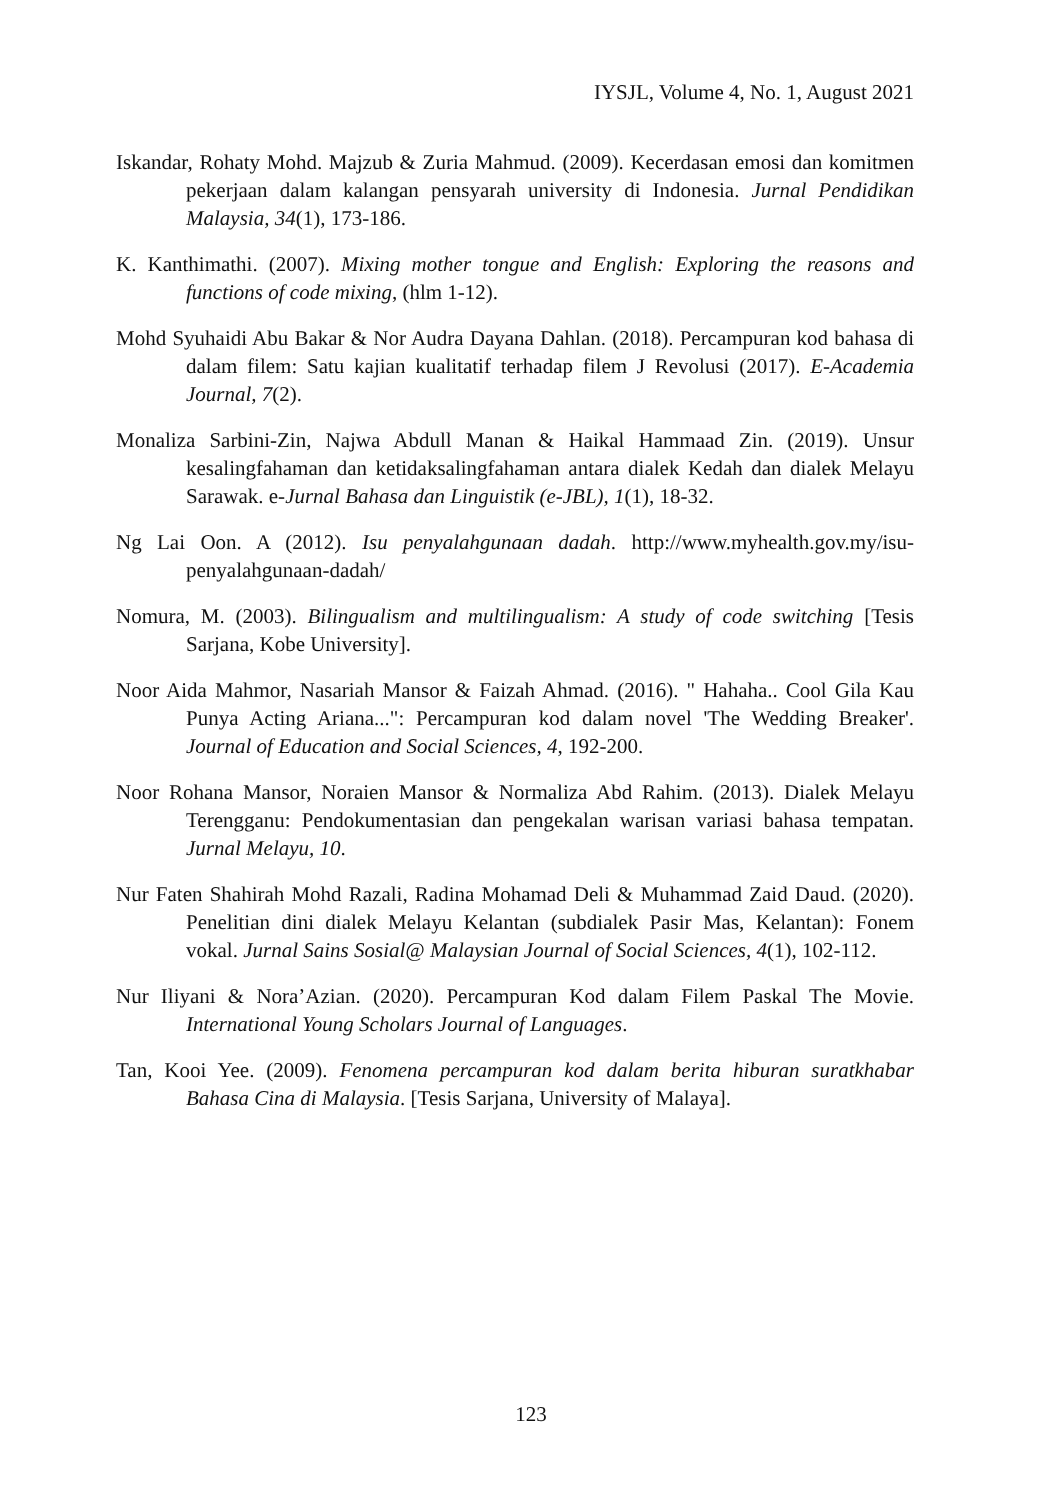IYSJL, Volume 4, No. 1, August 2021
Iskandar, Rohaty Mohd. Majzub & Zuria Mahmud. (2009). Kecerdasan emosi dan komitmen pekerjaan dalam kalangan pensyarah university di Indonesia. Jurnal Pendidikan Malaysia, 34(1), 173-186.
K. Kanthimathi. (2007). Mixing mother tongue and English: Exploring the reasons and functions of code mixing, (hlm 1-12).
Mohd Syuhaidi Abu Bakar & Nor Audra Dayana Dahlan. (2018). Percampuran kod bahasa di dalam filem: Satu kajian kualitatif terhadap filem J Revolusi (2017). E-Academia Journal, 7(2).
Monaliza Sarbini-Zin, Najwa Abdull Manan & Haikal Hammaad Zin. (2019). Unsur kesalingfahaman dan ketidaksalingfahaman antara dialek Kedah dan dialek Melayu Sarawak. e-Jurnal Bahasa dan Linguistik (e-JBL), 1(1), 18-32.
Ng Lai Oon. A (2012). Isu penyalahgunaan dadah. http://www.myhealth.gov.my/isu-penyalahgunaan-dadah/
Nomura, M. (2003). Bilingualism and multilingualism: A study of code switching [Tesis Sarjana, Kobe University].
Noor Aida Mahmor, Nasariah Mansor & Faizah Ahmad. (2016). " Hahaha.. Cool Gila Kau Punya Acting Ariana...": Percampuran kod dalam novel 'The Wedding Breaker'. Journal of Education and Social Sciences, 4, 192-200.
Noor Rohana Mansor, Noraien Mansor & Normaliza Abd Rahim. (2013). Dialek Melayu Terengganu: Pendokumentasian dan pengekalan warisan variasi bahasa tempatan. Jurnal Melayu, 10.
Nur Faten Shahirah Mohd Razali, Radina Mohamad Deli & Muhammad Zaid Daud. (2020). Penelitian dini dialek Melayu Kelantan (subdialek Pasir Mas, Kelantan): Fonem vokal. Jurnal Sains Sosial@ Malaysian Journal of Social Sciences, 4(1), 102-112.
Nur Iliyani & Nora’Azian. (2020). Percampuran Kod dalam Filem Paskal The Movie. International Young Scholars Journal of Languages.
Tan, Kooi Yee. (2009). Fenomena percampuran kod dalam berita hiburan suratkhabar Bahasa Cina di Malaysia. [Tesis Sarjana, University of Malaya].
123